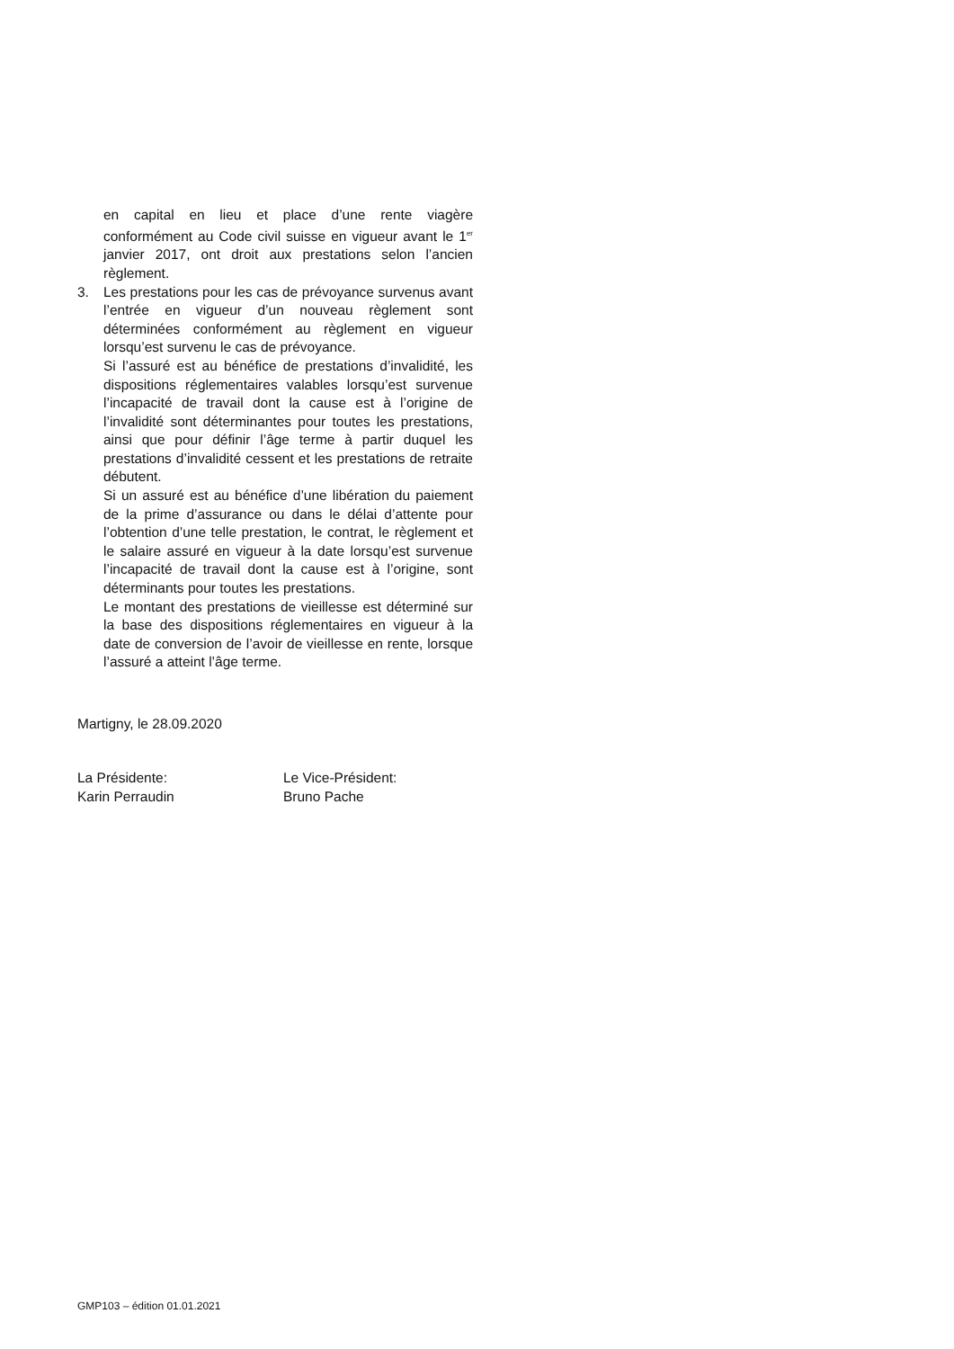en capital en lieu et place d’une rente viagère conformément au Code civil suisse en vigueur avant le 1<sup>er</sup> janvier 2017, ont droit aux prestations selon l’ancien règlement.
3. Les prestations pour les cas de prévoyance survenus avant l’entrée en vigueur d’un nouveau règlement sont déterminées conformément au règlement en vigueur lorsqu’est survenu le cas de prévoyance.
Si l’assuré est au bénéfice de prestations d’invalidité, les dispositions réglementaires valables lorsqu’est survenue l’incapacité de travail dont la cause est à l’origine de l’invalidité sont déterminantes pour toutes les prestations, ainsi que pour définir l’âge terme à partir duquel les prestations d’invalidité cessent et les prestations de retraite débutent.
Si un assuré est au bénéfice d’une libération du paiement de la prime d’assurance ou dans le délai d’attente pour l’obtention d’une telle prestation, le contrat, le règlement et le salaire assuré en vigueur à la date lorsqu’est survenue l’incapacité de travail dont la cause est à l’origine, sont déterminants pour toutes les prestations.
Le montant des prestations de vieillesse est déterminé sur la base des dispositions réglementaires en vigueur à la date de conversion de l’avoir de vieillesse en rente, lorsque l’assuré a atteint l’âge terme.
Martigny, le 28.09.2020
La Présidente:
Karin Perraudin
Le Vice-Président:
Bruno Pache
GMP103 – édition 01.01.2021